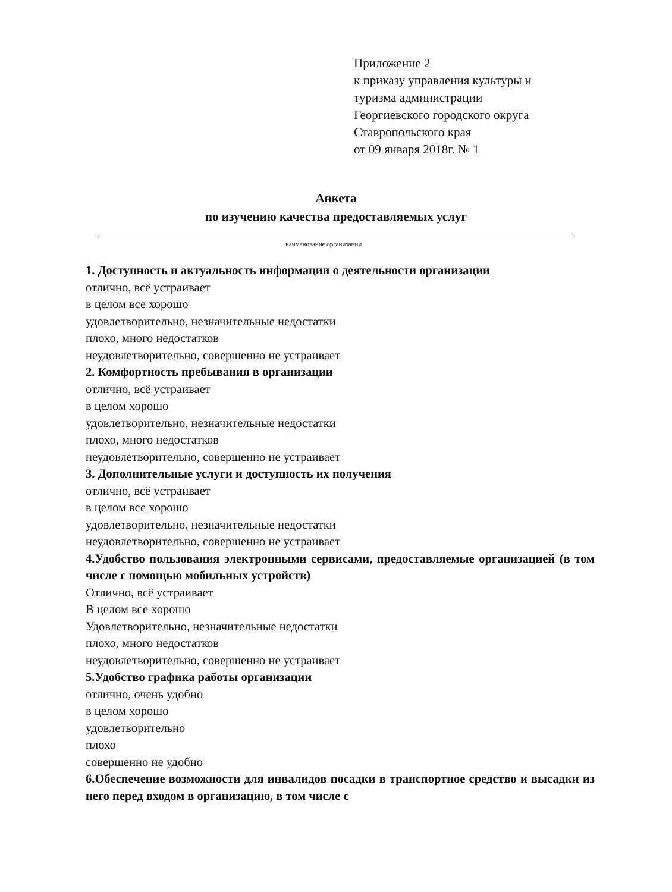Приложение 2
к приказу управления культуры и
туризма администрации
Георгиевского городского округа
Ставропольского края
от 09 января 2018г. № 1
Анкета
по изучению качества предоставляемых услуг
наименование организации
1. Доступность и актуальность информации о деятельности организации
отлично, всё устраивает
в целом все хорошо
удовлетворительно, незначительные недостатки
плохо, много недостатков
неудовлетворительно, совершенно не устраивает
2. Комфортность пребывания в организации
отлично, всё устраивает
в целом хорошо
удовлетворительно, незначительные недостатки
плохо, много недостатков
неудовлетворительно, совершенно не устраивает
3. Дополнительные услуги и доступность их получения
отлично, всё устраивает
в целом все хорошо
удовлетворительно, незначительные недостатки
неудовлетворительно, совершенно не устраивает
4.Удобство пользования электронными сервисами, предоставляемые организацией (в том числе с помощью мобильных устройств)
Отлично, всё устраивает
В целом все хорошо
Удовлетворительно, незначительные недостатки
плохо, много недостатков
неудовлетворительно, совершенно не устраивает
5.Удобство графика работы организации
отлично, очень удобно
в целом хорошо
удовлетворительно
плохо
совершенно не удобно
6.Обеспечение возможности для инвалидов посадки в транспортное средство и высадки из него перед входом в организацию, в том числе с